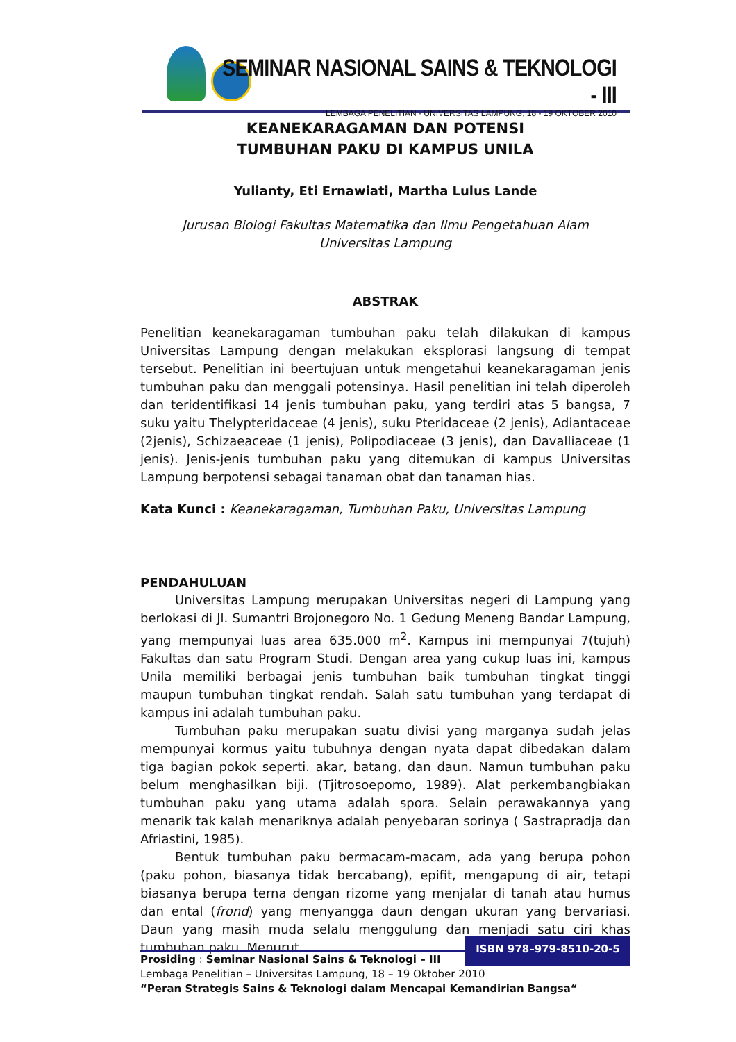SEMINAR NASIONAL SAINS & TEKNOLOGI - III
LEMBAGA PENELITIAN - UNIVERSITAS LAMPUNG, 18 - 19 OKTOBER 2010
KEANEKARAGAMAN DAN POTENSI
TUMBUHAN PAKU DI KAMPUS UNILA
Yulianty, Eti Ernawiati, Martha Lulus Lande
Jurusan Biologi Fakultas Matematika dan Ilmu Pengetahuan Alam
Universitas Lampung
ABSTRAK
Penelitian keanekaragaman tumbuhan paku telah dilakukan di kampus Universitas Lampung dengan melakukan eksplorasi langsung di tempat tersebut. Penelitian ini beertujuan untuk mengetahui keanekaragaman jenis tumbuhan paku dan menggali potensinya. Hasil penelitian ini telah diperoleh dan teridentifikasi 14 jenis tumbuhan paku, yang terdiri atas 5 bangsa, 7 suku yaitu Thelypteridaceae (4 jenis), suku Pteridaceae (2 jenis), Adiantaceae (2jenis), Schizaeaceae (1 jenis), Polipodiaceae (3 jenis), dan Davalliaceae (1 jenis). Jenis-jenis tumbuhan paku yang ditemukan di kampus Universitas Lampung berpotensi sebagai tanaman obat dan tanaman hias.
Kata Kunci : Keanekaragaman, Tumbuhan Paku, Universitas Lampung
PENDAHULUAN
Universitas Lampung merupakan Universitas negeri di Lampung yang berlokasi di Jl. Sumantri Brojonegoro No. 1 Gedung Meneng Bandar Lampung, yang mempunyai luas area 635.000 m<sup>2</sup>. Kampus ini mempunyai 7(tujuh) Fakultas dan satu Program Studi. Dengan area yang cukup luas ini, kampus Unila memiliki berbagai jenis tumbuhan baik tumbuhan tingkat tinggi maupun tumbuhan tingkat rendah. Salah satu tumbuhan yang terdapat di kampus ini adalah tumbuhan paku.
Tumbuhan paku merupakan suatu divisi yang marganya sudah jelas mempunyai kormus yaitu tubuhnya dengan nyata dapat dibedakan dalam tiga bagian pokok seperti. akar, batang, dan daun. Namun tumbuhan paku belum menghasilkan biji. (Tjitrosoepomo, 1989). Alat perkembangbiakan tumbuhan paku yang utama adalah spora. Selain perawakannya yang menarik tak kalah menariknya adalah penyebaran sorinya ( Sastrapradja dan Afriastini, 1985).
Bentuk tumbuhan paku bermacam-macam, ada yang berupa pohon (paku pohon, biasanya tidak bercabang), epifit, mengapung di air, tetapi biasanya berupa terna dengan rizome yang menjalar di tanah atau humus dan ental (frond) yang menyangga daun dengan ukuran yang bervariasi. Daun yang masih muda selalu menggulung dan menjadi satu ciri khas tumbuhan paku. Menurut
ISBN 978–979-8510-20-5
Prosiding : Seminar Nasional Sains & Teknologi – III
Lembaga Penelitian – Universitas Lampung, 18 – 19 Oktober 2010
“Peran Strategis Sains & Teknologi dalam Mencapai Kemandirian Bangsa“